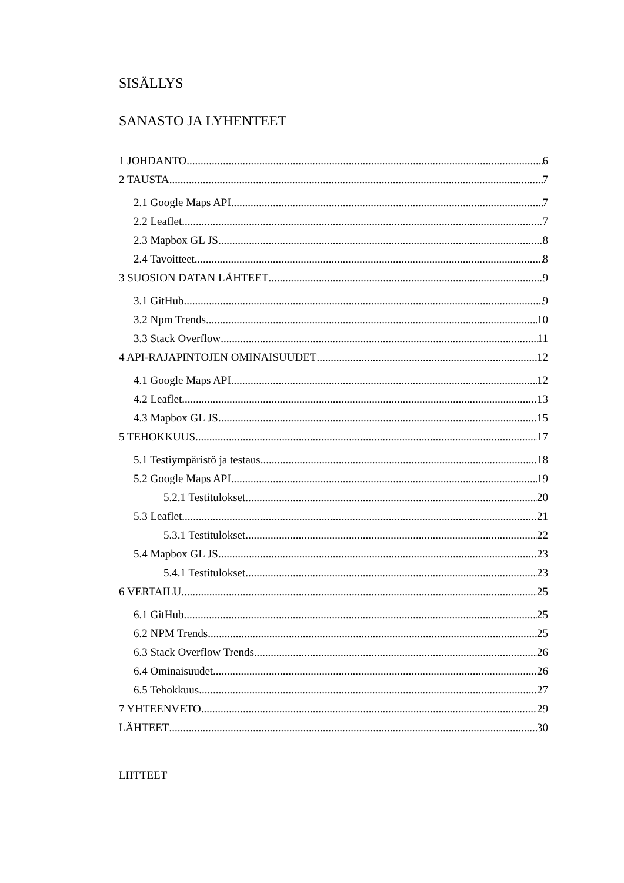SISÄLLYS
SANASTO JA LYHENTEET
1 JOHDANTO 6
2 TAUSTA 7
2.1 Google Maps API 7
2.2 Leaflet 7
2.3 Mapbox GL JS 8
2.4 Tavoitteet 8
3 SUOSION DATAN LÄHTEET 9
3.1 GitHub 9
3.2 Npm Trends 10
3.3 Stack Overflow 11
4 API-RAJAPINTOJEN OMINAISUUDET 12
4.1 Google Maps API 12
4.2 Leaflet 13
4.3 Mapbox GL JS 15
5 TEHOKKUUS 17
5.1 Testiympäristö ja testaus 18
5.2 Google Maps API 19
5.2.1 Testitulokset 20
5.3 Leaflet 21
5.3.1 Testitulokset 22
5.4 Mapbox GL JS 23
5.4.1 Testitulokset 23
6 VERTAILU 25
6.1 GitHub 25
6.2 NPM Trends 25
6.3 Stack Overflow Trends 26
6.4 Ominaisuudet 26
6.5 Tehokkuus 27
7 YHTEENVETO 29
LÄHTEET 30
LIITTEET